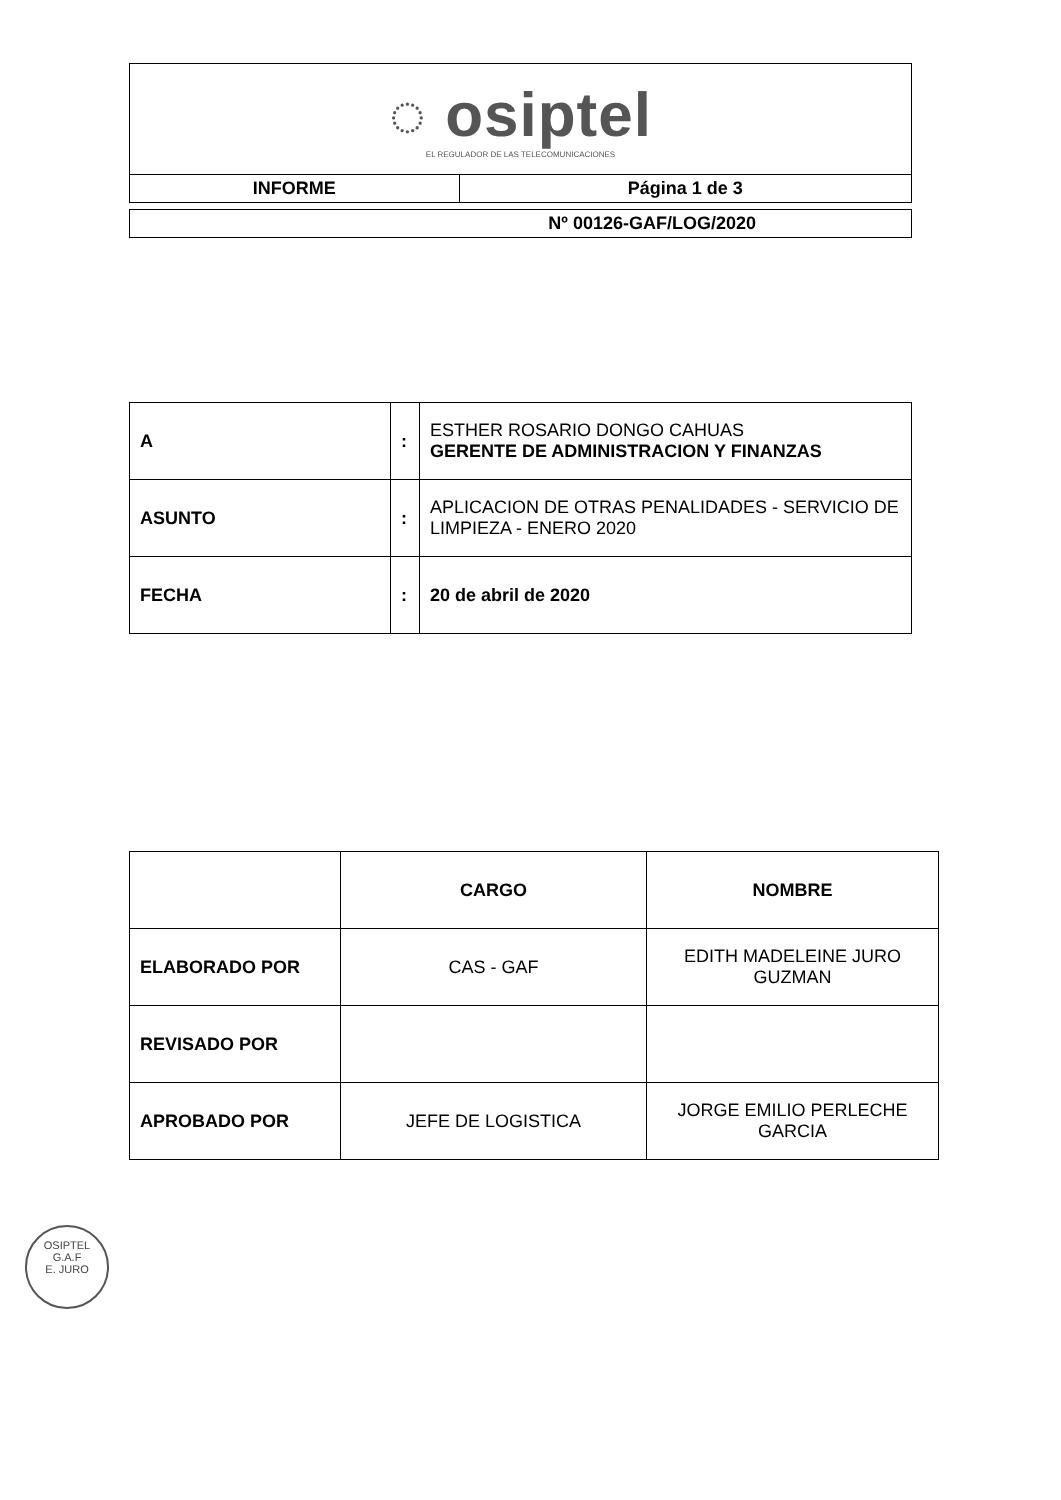| ◌ osiptel EL REGULADOR DE LAS TELECOMUNICACIONES | |
| INFORME | Página 1 de 3 |
| Nº 00126-GAF/LOG/2020 |
| A | : | ESTHER ROSARIO DONGO CAHUAS GERENTE DE ADMINISTRACION Y FINANZAS |
| ASUNTO | : | APLICACION DE OTRAS PENALIDADES - SERVICIO DE LIMPIEZA - ENERO 2020 |
| FECHA | : | 20 de abril de 2020 |
| | CARGO | NOMBRE |
| --- | --- | --- |
| ELABORADO POR | CAS - GAF | EDITH MADELEINE JURO GUZMAN |
| REVISADO POR | | |
| APROBADO POR | JEFE DE LOGISTICA | JORGE EMILIO PERLECHE GARCIA |
OSIPTEL
G.A.F
E. JURO